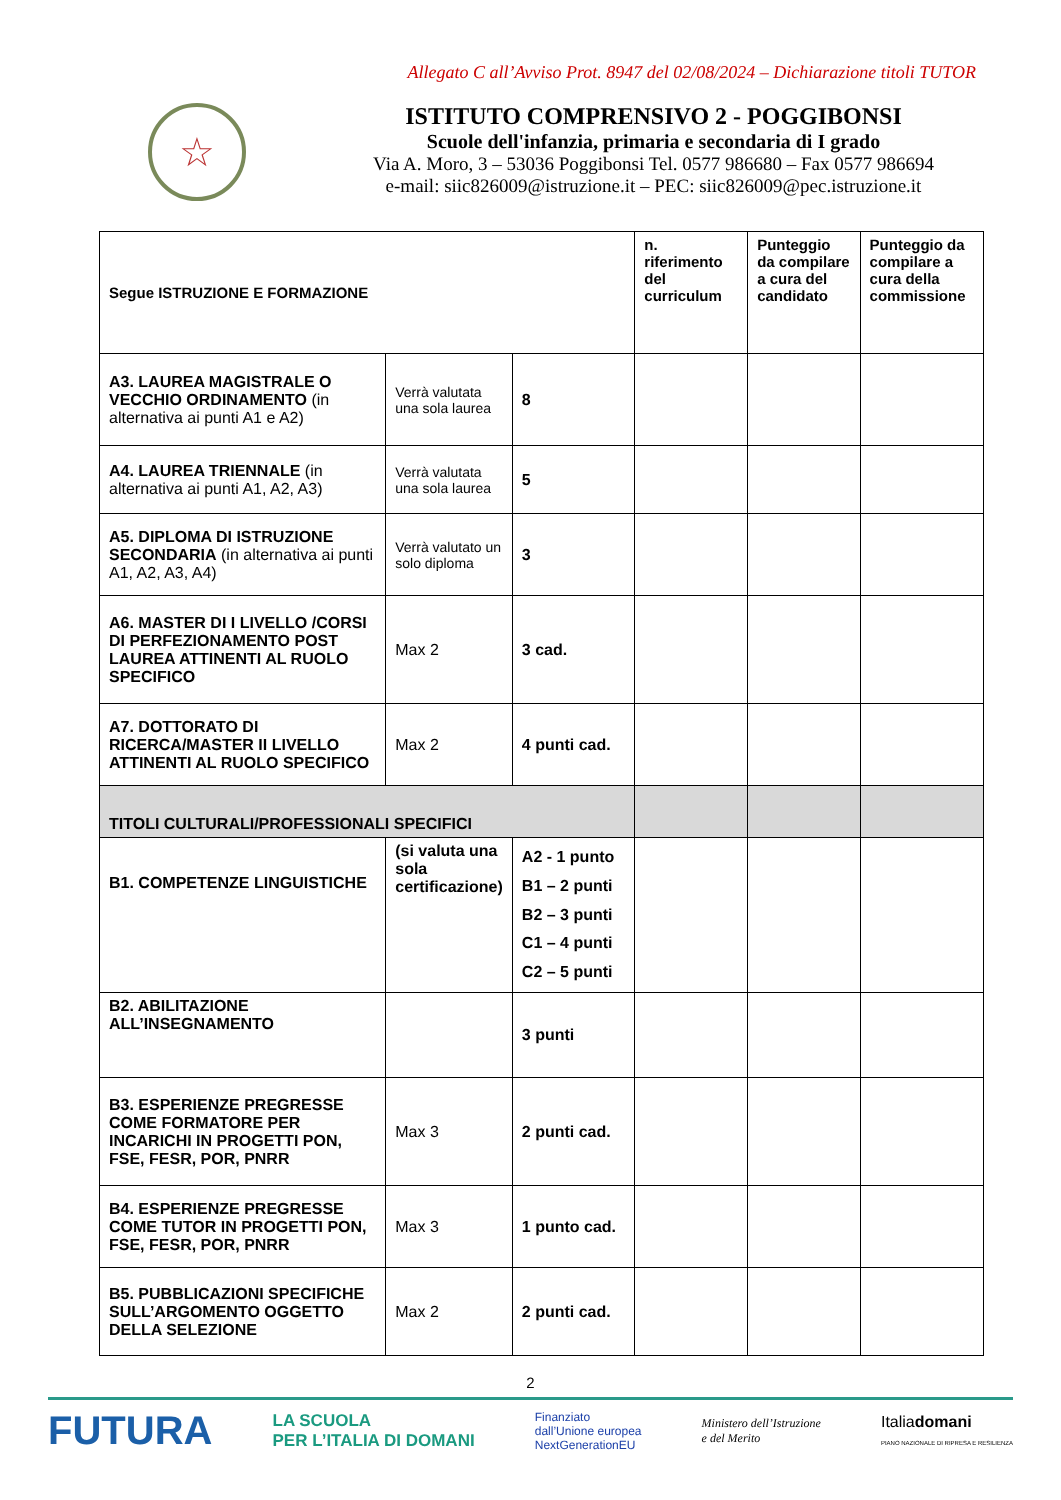Allegato C all’Avviso Prot. 8947 del 02/08/2024 – Dichiarazione titoli TUTOR
☆
ISTITUTO COMPRENSIVO 2 - POGGIBONSI
Scuole dell'infanzia, primaria e secondaria di I grado
Via A. Moro, 3 – 53036 Poggibonsi Tel. 0577 986680 – Fax 0577 986694
e-mail: siic826009@istruzione.it – PEC: siic826009@pec.istruzione.it
| Segue ISTRUZIONE E FORMAZIONE | | | n. riferimento del curriculum | Punteggio da compilare a cura del candidato | Punteggio da compilare a cura della commissione |
| --- | --- | --- | --- | --- | --- |
| A3. LAUREA MAGISTRALE O VECCHIO ORDINAMENTO (in alternativa ai punti A1 e A2) | Verrà valutata una sola laurea | 8 | | | |
| A4. LAUREA TRIENNALE (in alternativa ai punti A1, A2, A3) | Verrà valutata una sola laurea | 5 | | | |
| A5. DIPLOMA DI ISTRUZIONE SECONDARIA (in alternativa ai punti A1, A2, A3, A4) | Verrà valutato un solo diploma | 3 | | | |
| A6. MASTER DI I LIVELLO /CORSI DI PERFEZIONAMENTO POST LAUREA ATTINENTI AL RUOLO SPECIFICO | Max 2 | 3 cad. | | | |
| A7. DOTTORATO DI RICERCA/MASTER II LIVELLO ATTINENTI AL RUOLO SPECIFICO | Max 2 | 4 punti cad. | | | |
| TITOLI CULTURALI/PROFESSIONALI SPECIFICI | | | | | |
| B1. COMPETENZE LINGUISTICHE | (si valuta una sola certificazione) | A2 - 1 punto B1 – 2 punti B2 – 3 punti C1 – 4 punti C2 – 5 punti | | | |
| B2. ABILITAZIONE ALL’INSEGNAMENTO | | 3 punti | | | |
| B3. ESPERIENZE PREGRESSE COME FORMATORE PER INCARICHI IN PROGETTI PON, FSE, FESR, POR, PNRR | Max 3 | 2 punti cad. | | | |
| B4. ESPERIENZE PREGRESSE COME TUTOR IN PROGETTI PON, FSE, FESR, POR, PNRR | Max 3 | 1 punto cad. | | | |
| B5. PUBBLICAZIONI SPECIFICHE SULL’ARGOMENTO OGGETTO DELLA SELEZIONE | Max 2 | 2 punti cad. | | | |
2
FUTURA LA SCUOLA
PER L’ITALIA DI DOMANI Finanziato
dall’Unione europea
NextGenerationEU Ministero dell’Istruzione
e del Merito Italiadomani
PIANO NAZIONALE DI RIPRESA E RESILIENZA